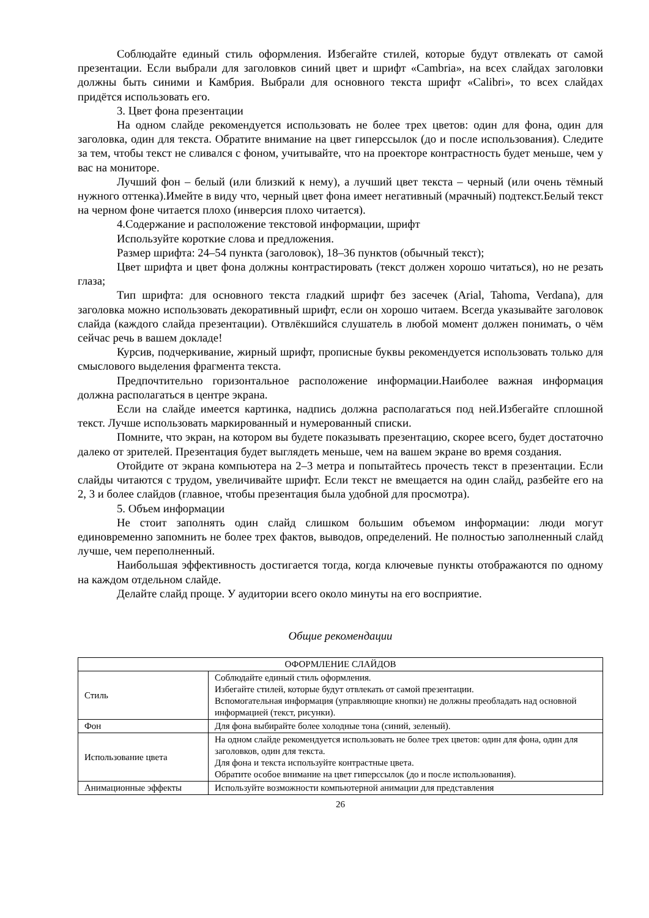Соблюдайте единый стиль оформления. Избегайте стилей, которые будут отвлекать от самой презентации. Если выбрали для заголовков синий цвет и шрифт «Cambria», на всех слайдах заголовки должны быть синими и Камбрия. Выбрали для основного текста шрифт «Calibri», то всех слайдах придётся использовать его.
3. Цвет фона презентации
На одном слайде рекомендуется использовать не более трех цветов: один для фона, один для заголовка, один для текста. Обратите внимание на цвет гиперссылок (до и после использования). Следите за тем, чтобы текст не сливался с фоном, учитывайте, что на проекторе контрастность будет меньше, чем у вас на мониторе.
Лучший фон – белый (или близкий к нему), а лучший цвет текста – черный (или очень тёмный нужного оттенка).Имейте в виду что, черный цвет фона имеет негативный (мрачный) подтекст.Белый текст на черном фоне читается плохо (инверсия плохо читается).
4.Содержание и расположение текстовой информации, шрифт
Используйте короткие слова и предложения.
Размер шрифта: 24–54 пункта (заголовок), 18–36 пунктов (обычный текст);
Цвет шрифта и цвет фона должны контрастировать (текст должен хорошо читаться), но не резать глаза;
Тип шрифта: для основного текста гладкий шрифт без засечек (Arial, Tahoma, Verdana), для заголовка можно использовать декоративный шрифт, если он хорошо читаем. Всегда указывайте заголовок слайда (каждого слайда презентации). Отвлёкшийся слушатель в любой момент должен понимать, о чём сейчас речь в вашем докладе!
Курсив, подчеркивание, жирный шрифт, прописные буквы рекомендуется использовать только для смыслового выделения фрагмента текста.
Предпочтительно горизонтальное расположение информации.Наиболее важная информация должна располагаться в центре экрана.
Если на слайде имеется картинка, надпись должна располагаться под ней.Избегайте сплошной текст. Лучше использовать маркированный и нумерованный списки.
Помните, что экран, на котором вы будете показывать презентацию, скорее всего, будет достаточно далеко от зрителей. Презентация будет выглядеть меньше, чем на вашем экране во время создания.
Отойдите от экрана компьютера на 2–3 метра и попытайтесь прочесть текст в презентации. Если слайды читаются с трудом, увеличивайте шрифт. Если текст не вмещается на один слайд, разбейте его на 2, 3 и более слайдов (главное, чтобы презентация была удобной для просмотра).
5. Объем информации
Не стоит заполнять один слайд слишком большим объемом информации: люди могут единовременно запомнить не более трех фактов, выводов, определений. Не полностью заполненный слайд лучше, чем переполненный.
Наибольшая эффективность достигается тогда, когда ключевые пункты отображаются по одному на каждом отдельном слайде.
Делайте слайд проще. У аудитории всего около минуты на его восприятие.
Общие рекомендации
| ОФОРМЛЕНИЕ СЛАЙДОВ | |
| Стиль | Соблюдайте единый стиль оформления. Избегайте стилей, которые будут отвлекать от самой презентации. Вспомогательная информация (управляющие кнопки) не должны преобладать над основной информацией (текст, рисунки). |
| Фон | Для фона выбирайте более холодные тона (синий, зеленый). |
| Использование цвета | На одном слайде рекомендуется использовать не более трех цветов: один для фона, один для заголовков, один для текста. Для фона и текста используйте контрастные цвета. Обратите особое внимание на цвет гиперссылок (до и после использования). |
| Анимационные эффекты | Используйте возможности компьютерной анимации для представления |
26